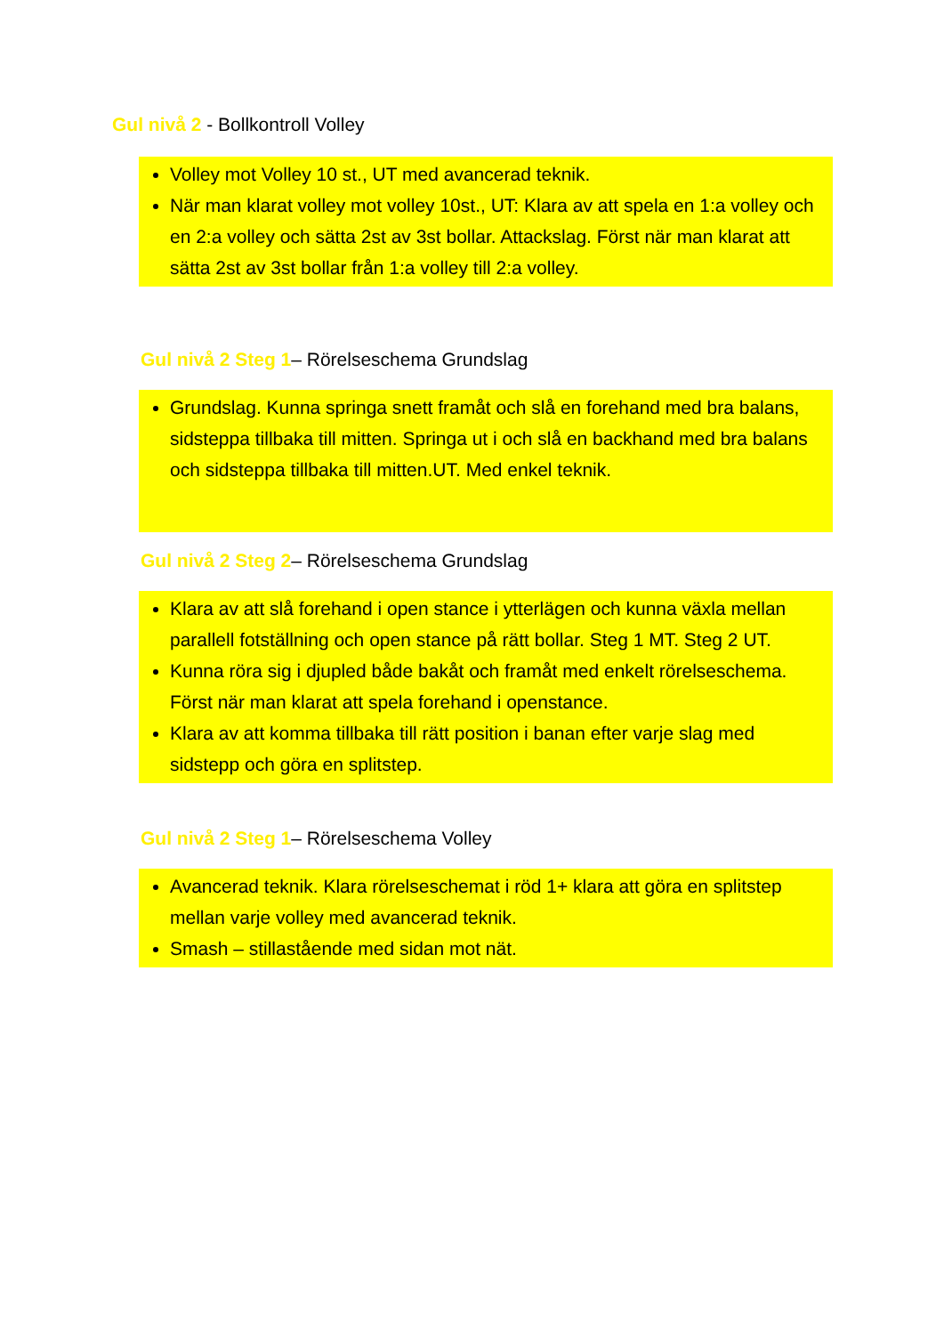Gul nivå 2 - Bollkontroll Volley
Volley mot Volley 10 st., UT med avancerad teknik.
När man klarat volley mot volley 10st., UT: Klara av att spela en 1:a volley och en 2:a volley och sätta 2st av 3st bollar. Attackslag. Först när man klarat att sätta 2st av 3st bollar från 1:a volley till 2:a volley.
Gul nivå 2 Steg 1– Rörelseschema Grundslag
Grundslag. Kunna springa snett framåt och slå en forehand med bra balans, sidsteppa tillbaka till mitten. Springa ut i och slå en backhand med bra balans och sidsteppa tillbaka till mitten.UT. Med enkel teknik.
Gul nivå 2 Steg 2– Rörelseschema Grundslag
Klara av att slå forehand i open stance i ytterlägen och kunna växla mellan parallell fotställning och open stance på rätt bollar. Steg 1 MT. Steg 2 UT.
Kunna röra sig i djupled både bakåt och framåt med enkelt rörelseschema. Först när man klarat att spela forehand i openstance.
Klara av att komma tillbaka till rätt position i banan efter varje slag med sidstepp och göra en splitstep.
Gul nivå 2 Steg 1– Rörelseschema Volley
Avancerad teknik. Klara rörelseschemat i röd 1+ klara att göra en splitstep mellan varje volley med avancerad teknik.
Smash – stillastående med sidan mot nät.